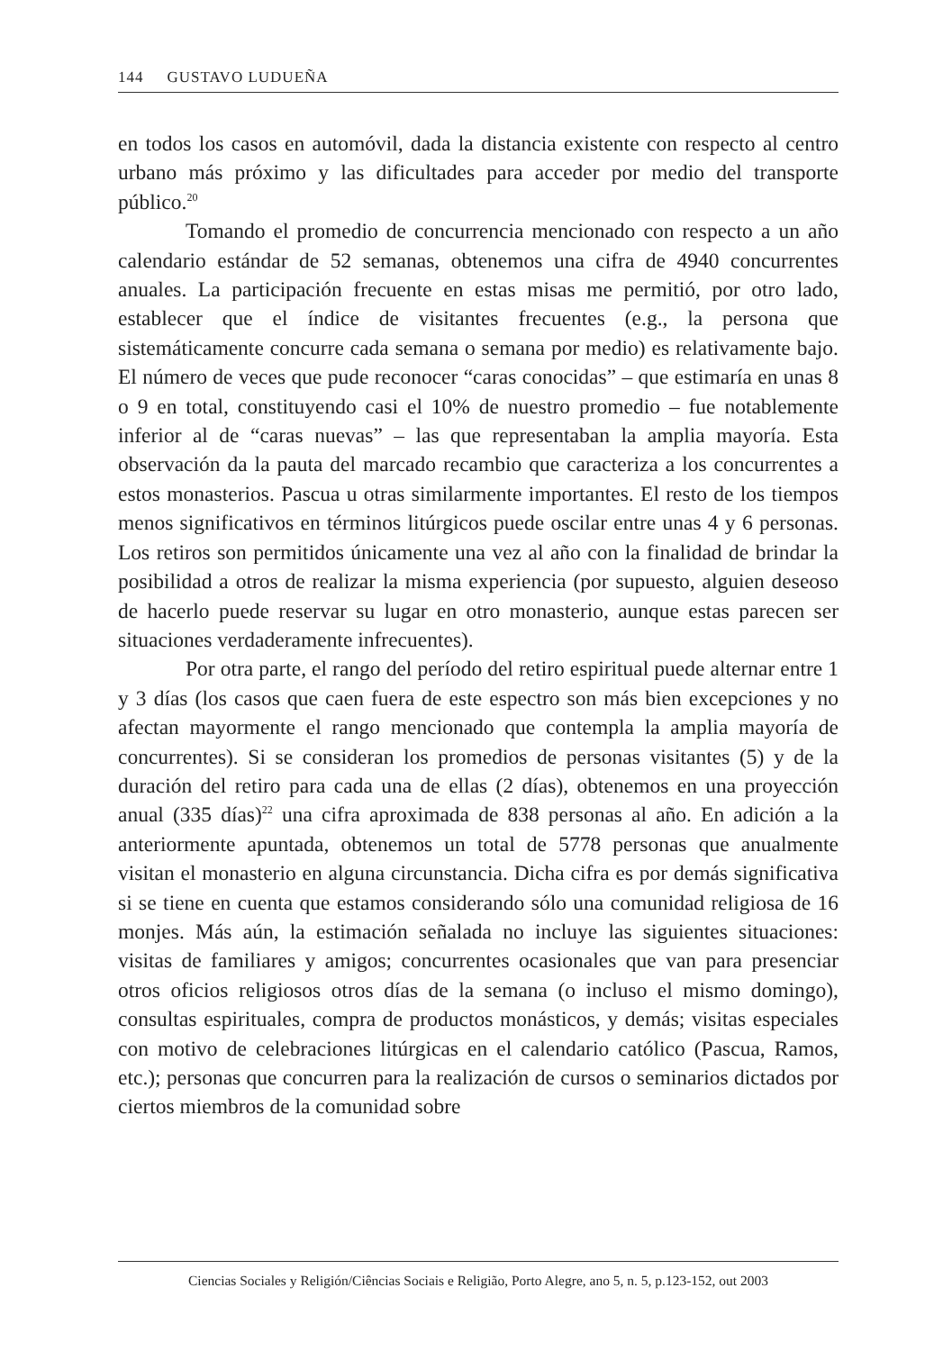144 GUSTAVO LUDUEÑA
en todos los casos en automóvil, dada la distancia existente con respecto al centro urbano más próximo y las dificultades para acceder por medio del transporte público.<sup>20</sup>
Tomando el promedio de concurrencia mencionado con respecto a un año calendario estándar de 52 semanas, obtenemos una cifra de 4940 concurrentes anuales. La participación frecuente en estas misas me permitió, por otro lado, establecer que el índice de visitantes frecuentes (e.g., la persona que sistemáticamente concurre cada semana o semana por medio) es relativamente bajo. El número de veces que pude reconocer “caras conocidas” – que estimaría en unas 8 o 9 en total, constituyendo casi el 10% de nuestro promedio – fue notablemente inferior al de “caras nuevas” – las que representaban la amplia mayoría. Esta observación da la pauta del marcado recambio que caracteriza a los concurrentes a estos monasterios. Pascua u otras similarmente importantes. El resto de los tiempos menos significativos en términos litúrgicos puede oscilar entre unas 4 y 6 personas. Los retiros son permitidos únicamente una vez al año con la finalidad de brindar la posibilidad a otros de realizar la misma experiencia (por supuesto, alguien deseoso de hacerlo puede reservar su lugar en otro monasterio, aunque estas parecen ser situaciones verdaderamente infrecuentes).
Por otra parte, el rango del período del retiro espiritual puede alternar entre 1 y 3 días (los casos que caen fuera de este espectro son más bien excepciones y no afectan mayormente el rango mencionado que contempla la amplia mayoría de concurrentes). Si se consideran los promedios de personas visitantes (5) y de la duración del retiro para cada una de ellas (2 días), obtenemos en una proyección anual (335 días)<sup>22</sup> una cifra aproximada de 838 personas al año. En adición a la anteriormente apuntada, obtenemos un total de 5778 personas que anualmente visitan el monasterio en alguna circunstancia. Dicha cifra es por demás significativa si se tiene en cuenta que estamos considerando sólo una comunidad religiosa de 16 monjes. Más aún, la estimación señalada no incluye las siguientes situaciones: visitas de familiares y amigos; concurrentes ocasionales que van para presenciar otros oficios religiosos otros días de la semana (o incluso el mismo domingo), consultas espirituales, compra de productos monásticos, y demás; visitas especiales con motivo de celebraciones litúrgicas en el calendario católico (Pascua, Ramos, etc.); personas que concurren para la realización de cursos o seminarios dictados por ciertos miembros de la comunidad sobre
Ciencias Sociales y Religión/Ciências Sociais e Religião, Porto Alegre, ano 5, n. 5, p.123-152, out 2003